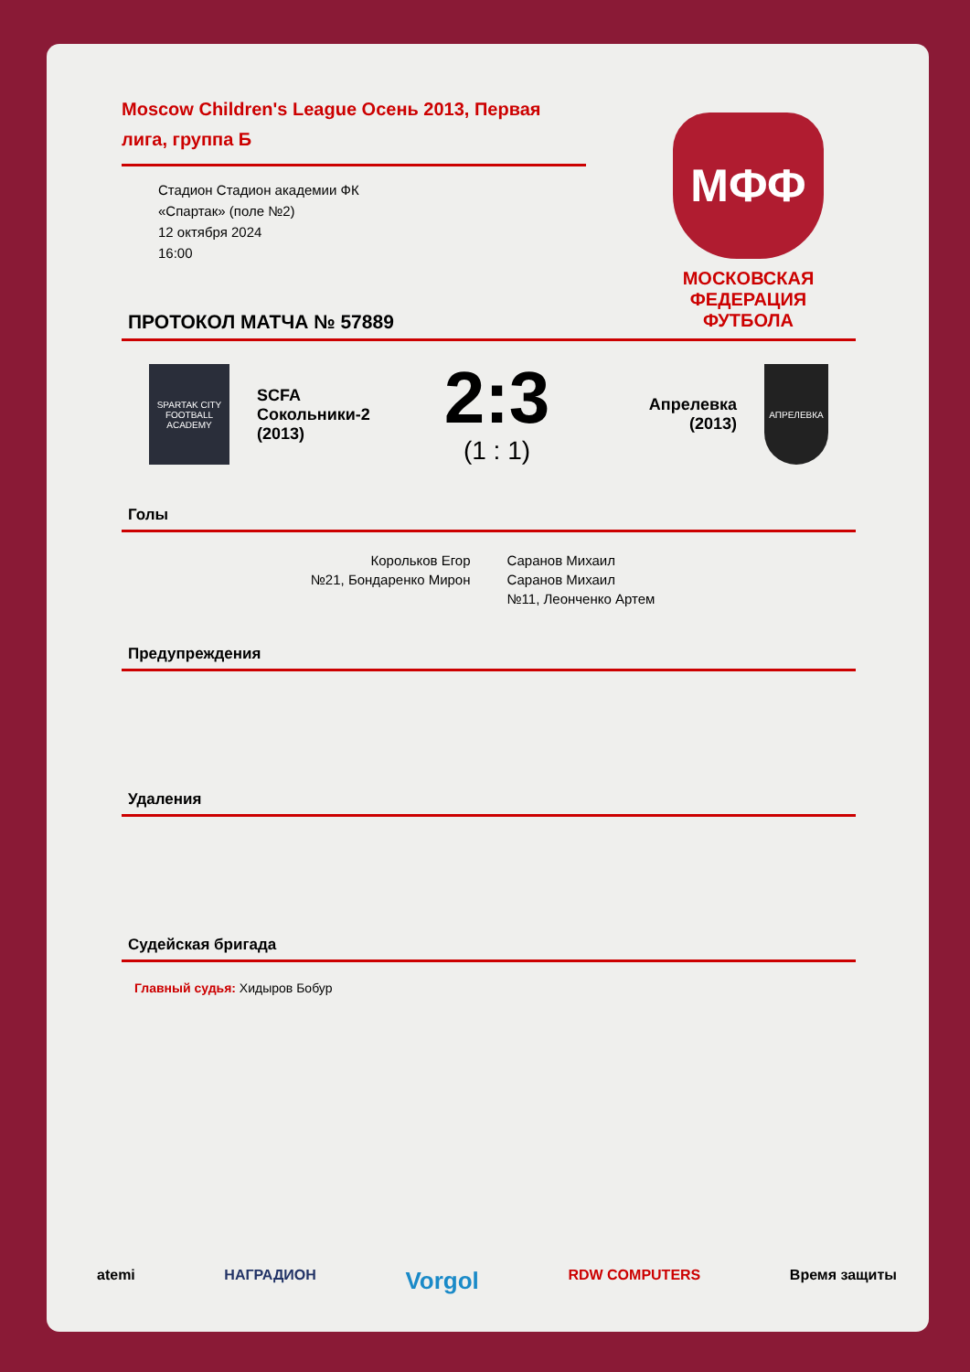Moscow Children's League Осень 2013, Первая лига, группа Б
Стадион Стадион академии ФК
«Спартак» (поле №2)
12 октября 2024
16:00
МФФ
МОСКОВСКАЯ ФЕДЕРАЦИЯ ФУТБОЛА
ПРОТОКОЛ МАТЧА № 57889
SPARTAK CITY FOOTBALL ACADEMY
SCFA Сокольники-2 (2013)
2:3
(1 : 1)
Апрелевка (2013)
АПРЕЛЕВКА
Голы
Корольков Егор
№21, Бондаренко Мирон
Саранов Михаил
Саранов Михаил
№11, Леонченко Артем
Предупреждения
Удаления
Судейская бригада
Главный судья: Хидыров Бобур
atemi НАГРАДИОН Vorgol RDW COMPUTERS Время защиты